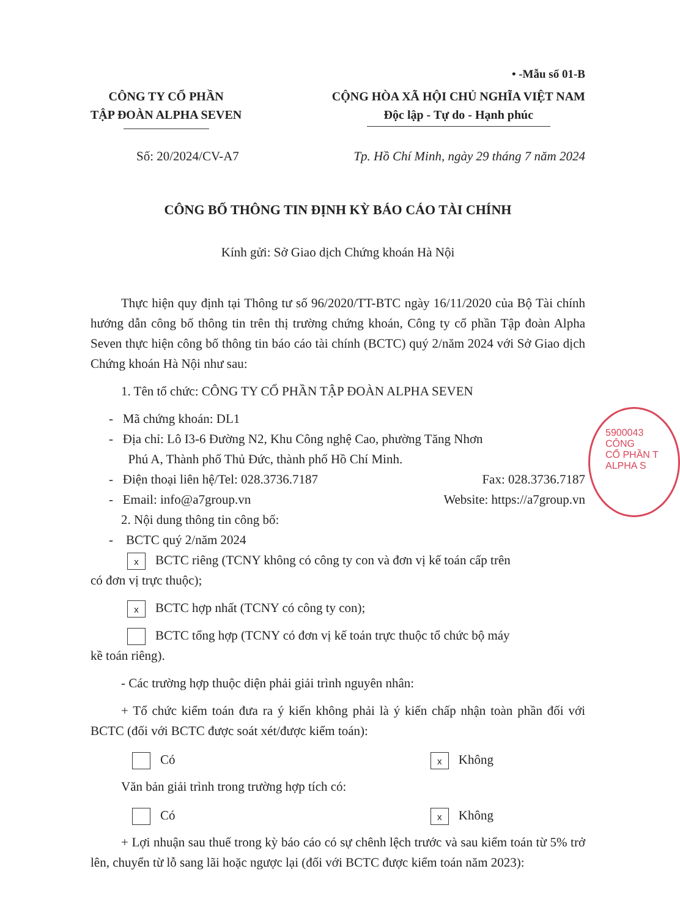5900043
CÔNG
CỔ PHẦN T
ALPHA S
• -Mẫu số 01-B
CÔNG TY CỔ PHẦN
TẬP ĐOÀN ALPHA SEVEN
CỘNG HÒA XÃ HỘI CHỦ NGHĨA VIỆT NAM
Độc lập - Tự do - Hạnh phúc
Số: 20/2024/CV-A7 Tp. Hồ Chí Minh, ngày 29 tháng 7 năm 2024
CÔNG BỐ THÔNG TIN ĐỊNH KỲ BÁO CÁO TÀI CHÍNH
Kính gửi: Sở Giao dịch Chứng khoán Hà Nội
Thực hiện quy định tại Thông tư số 96/2020/TT-BTC ngày 16/11/2020 của Bộ Tài chính hướng dẫn công bố thông tin trên thị trường chứng khoán, Công ty cổ phần Tập đoàn Alpha Seven thực hiện công bố thông tin báo cáo tài chính (BCTC) quý 2/năm 2024 với Sở Giao dịch Chứng khoán Hà Nội như sau:
1. Tên tổ chức: CÔNG TY CỔ PHẦN TẬP ĐOÀN ALPHA SEVEN
- Mã chứng khoán: DL1
- Địa chỉ: Lô I3-6 Đường N2, Khu Công nghệ Cao, phường Tăng Nhơn
Phú A, Thành phố Thủ Đức, thành phố Hồ Chí Minh.
- Điện thoại liên hệ/Tel: 028.3736.7187 Fax: 028.3736.7187
- Email: info@a7group.vn Website: https://a7group.vn
2. Nội dung thông tin công bố:
- BCTC quý 2/năm 2024
x BCTC riêng (TCNY không có công ty con và đơn vị kế toán cấp trên
có đơn vị trực thuộc);
x BCTC hợp nhất (TCNY có công ty con);
BCTC tổng hợp (TCNY có đơn vị kế toán trực thuộc tổ chức bộ máy
kề toán riêng).
- Các trường hợp thuộc diện phải giải trình nguyên nhân:
+ Tổ chức kiểm toán đưa ra ý kiến không phải là ý kiến chấp nhận toàn phần đối với BCTC (đối với BCTC được soát xét/được kiểm toán):
Có x Không
Văn bản giải trình trong trường hợp tích có:
Có x Không
+ Lợi nhuận sau thuế trong kỳ báo cáo có sự chênh lệch trước và sau kiểm toán từ 5% trở lên, chuyển từ lỗ sang lãi hoặc ngược lại (đối với BCTC được kiểm toán năm 2023):